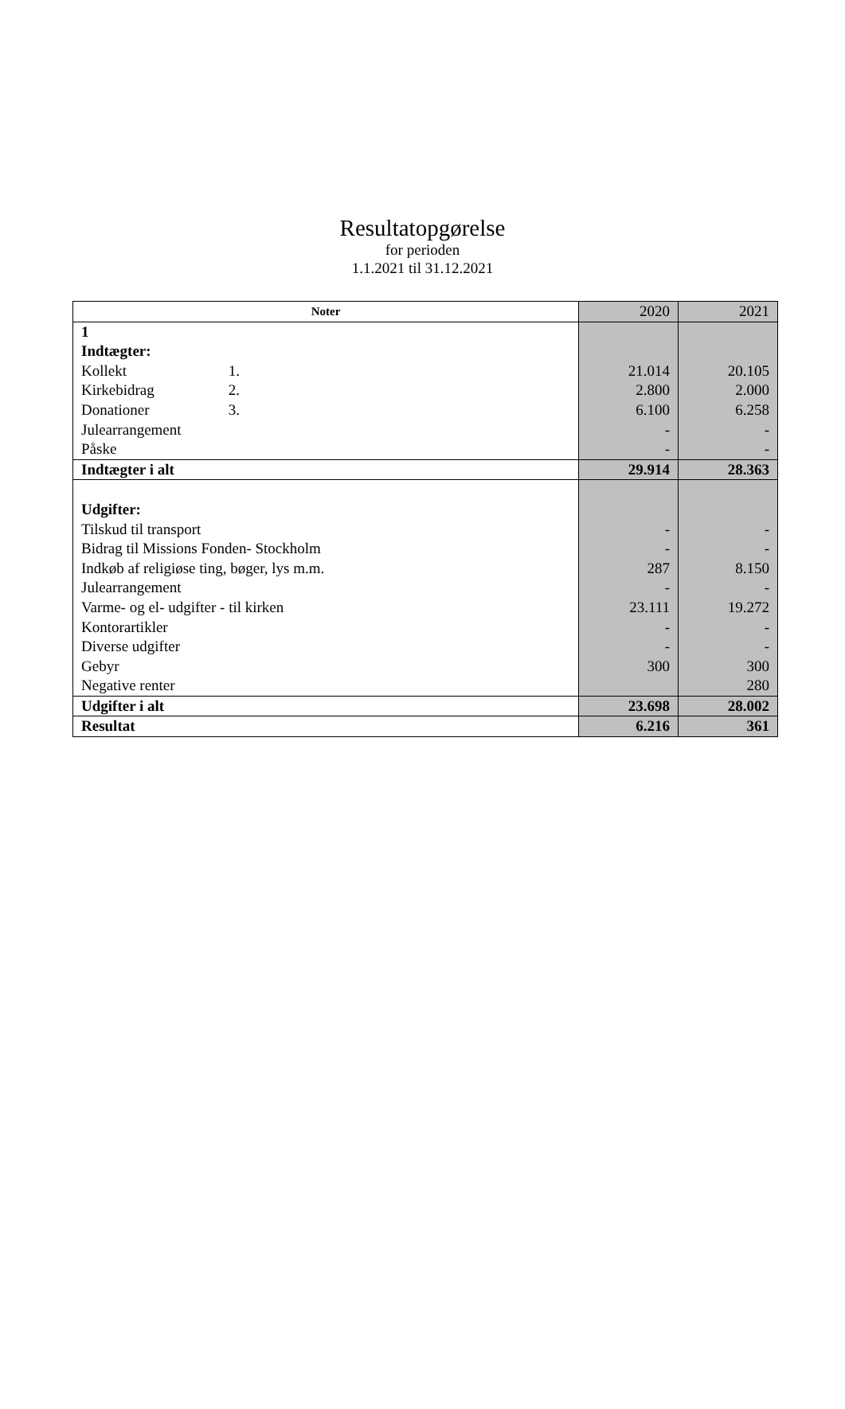Resultatopgørelse
for perioden
1.1.2021 til 31.12.2021
| Noter | 2020 | 2021 |
| 1 | | |
| Indtægter: | | |
| Kollekt 1. | 21.014 | 20.105 |
| Kirkebidrag 2. | 2.800 | 2.000 |
| Donationer 3. | 6.100 | 6.258 |
| Julearrangement | - | - |
| Påske | - | - |
| Indtægter i alt | 29.914 | 28.363 |
| Udgifter: | | |
| Tilskud til transport | - | - |
| Bidrag til Missions Fonden- Stockholm | - | - |
| Indkøb af religiøse ting, bøger, lys m.m. | 287 | 8.150 |
| Julearrangement | - | - |
| Varme- og el- udgifter - til kirken | 23.111 | 19.272 |
| Kontorartikler | - | - |
| Diverse udgifter | - | - |
| Gebyr | 300 | 300 |
| Negative renter | | 280 |
| Udgifter i alt | 23.698 | 28.002 |
| Resultat | 6.216 | 361 |